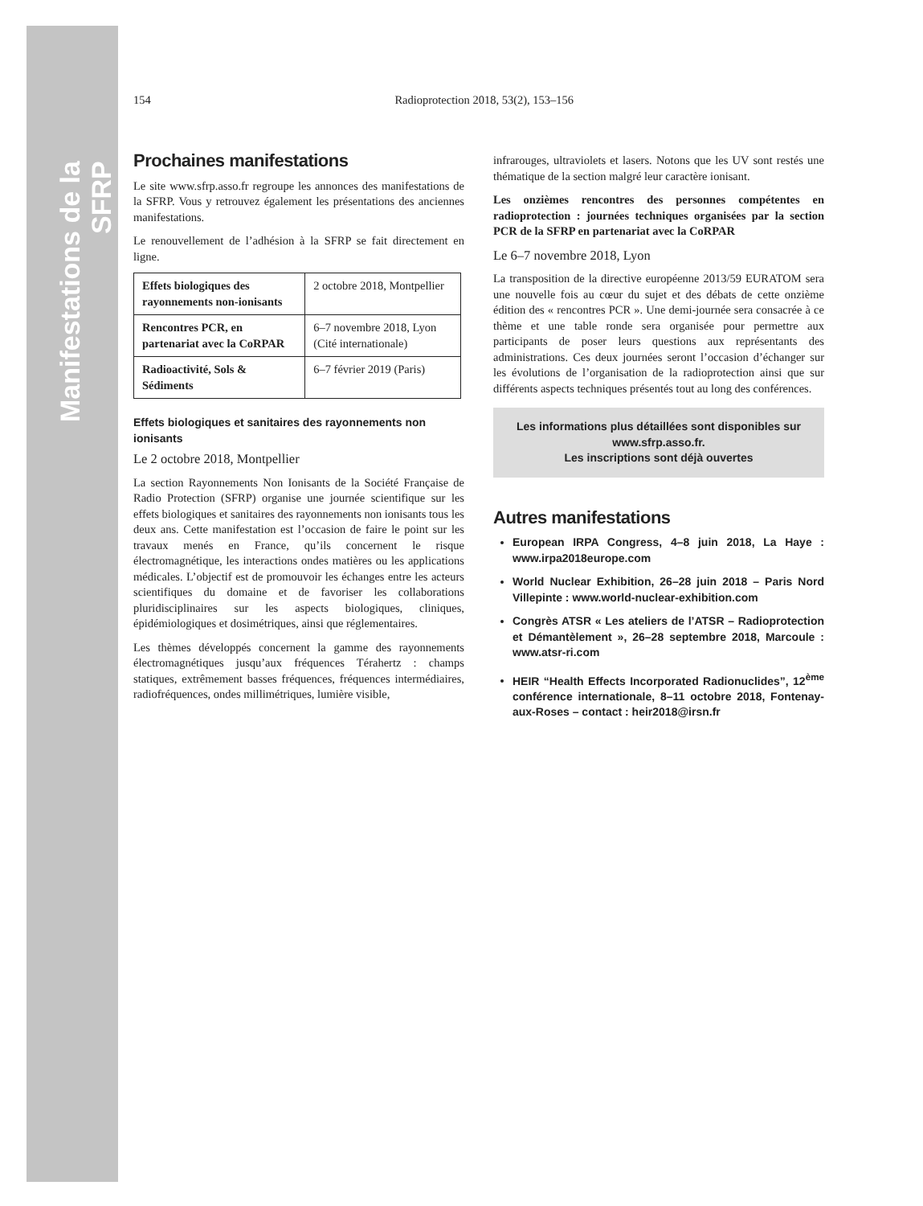Manifestations de la SFRP
154 Radioprotection 2018, 53(2), 153–156
Prochaines manifestations
Le site www.sfrp.asso.fr regroupe les annonces des manifestations de la SFRP. Vous y retrouvez également les présentations des anciennes manifestations.
Le renouvellement de l’adhésion à la SFRP se fait directement en ligne.
| Effets biologiques des rayonnements non-ionisants | 2 octobre 2018, Montpellier |
| Rencontres PCR, en partenariat avec la CoRPAR | 6–7 novembre 2018, Lyon (Cité internationale) |
| Radioactivité, Sols & Sédiments | 6–7 février 2019 (Paris) |
Effets biologiques et sanitaires des rayonnements non ionisants
Le 2 octobre 2018, Montpellier
La section Rayonnements Non Ionisants de la Société Française de Radio Protection (SFRP) organise une journée scientifique sur les effets biologiques et sanitaires des rayonnements non ionisants tous les deux ans. Cette manifestation est l’occasion de faire le point sur les travaux menés en France, qu’ils concernent le risque électromagnétique, les interactions ondes matières ou les applications médicales. L’objectif est de promouvoir les échanges entre les acteurs scientifiques du domaine et de favoriser les collaborations pluridisciplinaires sur les aspects biologiques, cliniques, épidémiologiques et dosimétriques, ainsi que réglementaires.
Les thèmes développés concernent la gamme des rayonnements électromagnétiques jusqu’aux fréquences Térahertz : champs statiques, extrêmement basses fréquences, fréquences intermédiaires, radiofréquences, ondes millimétriques, lumière visible,
infrarouges, ultraviolets et lasers. Notons que les UV sont restés une thématique de la section malgré leur caractère ionisant.
Les onzièmes rencontres des personnes compétentes en radioprotection : journées techniques organisées par la section PCR de la SFRP en partenariat avec la CoRPAR
Le 6–7 novembre 2018, Lyon
La transposition de la directive européenne 2013/59 EURATOM sera une nouvelle fois au cœur du sujet et des débats de cette onzième édition des « rencontres PCR ». Une demi-journée sera consacrée à ce thème et une table ronde sera organisée pour permettre aux participants de poser leurs questions aux représentants des administrations. Ces deux journées seront l’occasion d’échanger sur les évolutions de l’organisation de la radioprotection ainsi que sur différents aspects techniques présentés tout au long des conférences.
Les informations plus détaillées sont disponibles sur www.sfrp.asso.fr.
Les inscriptions sont déjà ouvertes
Autres manifestations
European IRPA Congress, 4–8 juin 2018, La Haye : www.irpa2018europe.com
World Nuclear Exhibition, 26–28 juin 2018 – Paris Nord Villepinte : www.world-nuclear-exhibition.com
Congrès ATSR « Les ateliers de l’ATSR – Radioprotection et Démantèlement », 26–28 septembre 2018, Marcoule : www.atsr-ri.com
HEIR “Health Effects Incorporated Radionuclides”, 12<sup>ème</sup> conférence internationale, 8–11 octobre 2018, Fontenay-aux-Roses – contact : heir2018@irsn.fr